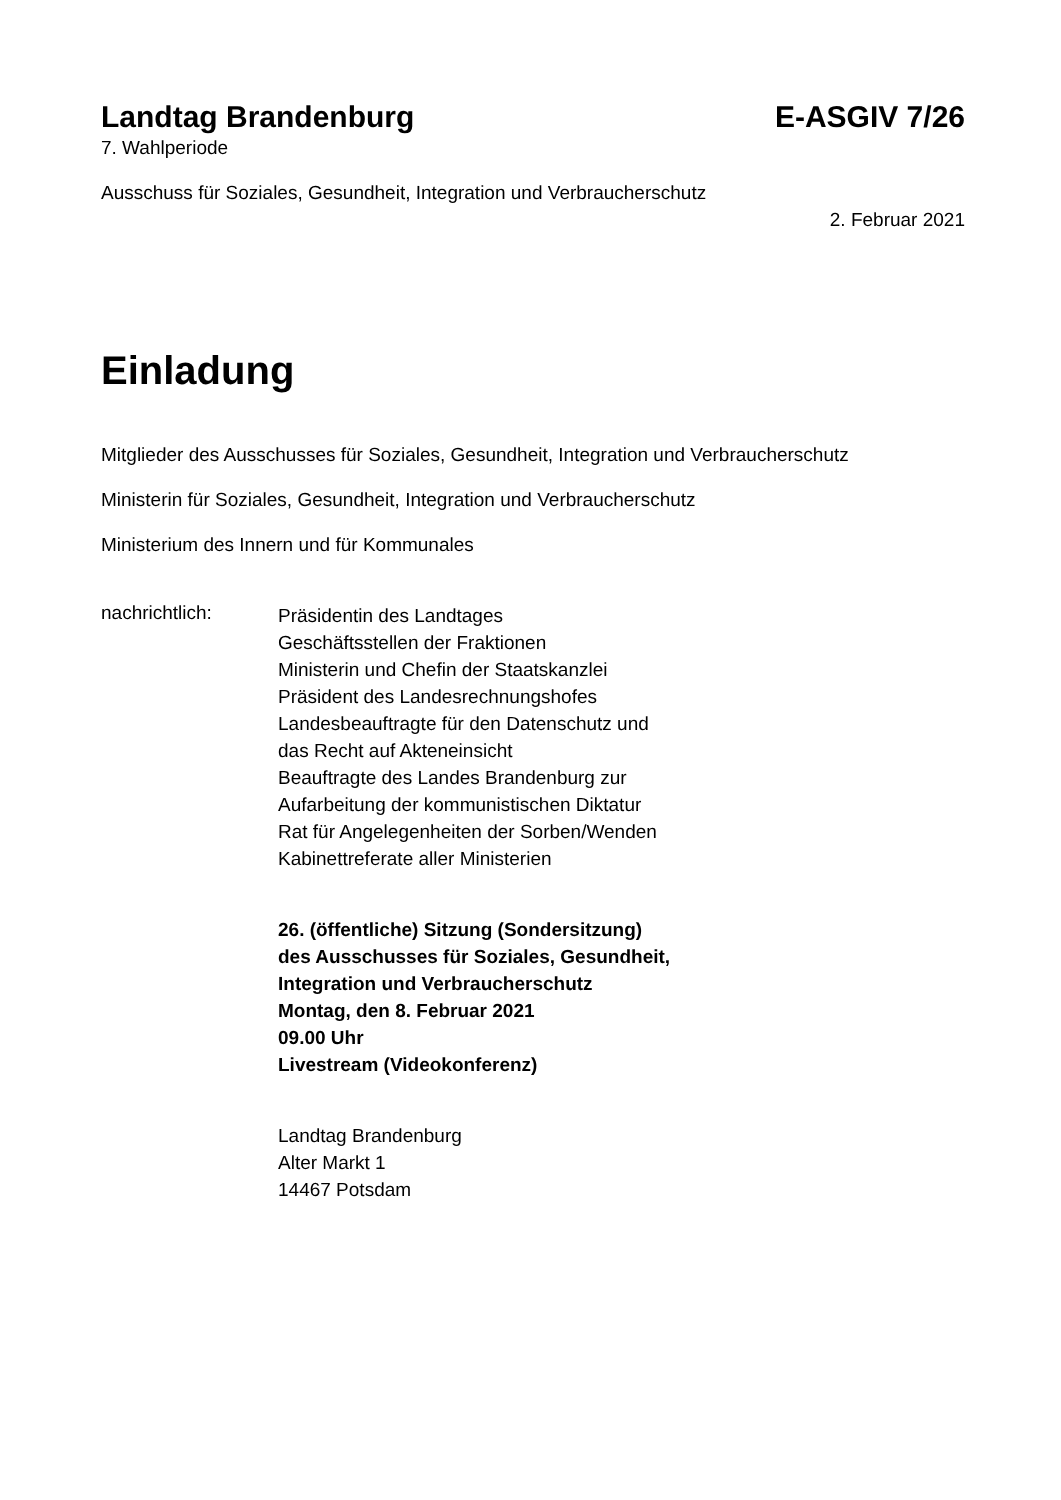Landtag Brandenburg E-ASGIV 7/26
7. Wahlperiode
Ausschuss für Soziales, Gesundheit, Integration und Verbraucherschutz
2. Februar 2021
Einladung
Mitglieder des Ausschusses für Soziales, Gesundheit, Integration und Verbraucherschutz
Ministerin für Soziales, Gesundheit, Integration und Verbraucherschutz
Ministerium des Innern und für Kommunales
nachrichtlich:
Präsidentin des Landtages
Geschäftsstellen der Fraktionen
Ministerin und Chefin der Staatskanzlei
Präsident des Landesrechnungshofes
Landesbeauftragte für den Datenschutz und
das Recht auf Akteneinsicht
Beauftragte des Landes Brandenburg zur
Aufarbeitung der kommunistischen Diktatur
Rat für Angelegenheiten der Sorben/Wenden
Kabinettreferate aller Ministerien
26. (öffentliche) Sitzung (Sondersitzung)
des Ausschusses für Soziales, Gesundheit,
Integration und Verbraucherschutz
Montag, den 8. Februar 2021
09.00 Uhr
Livestream (Videokonferenz)
Landtag Brandenburg
Alter Markt 1
14467 Potsdam